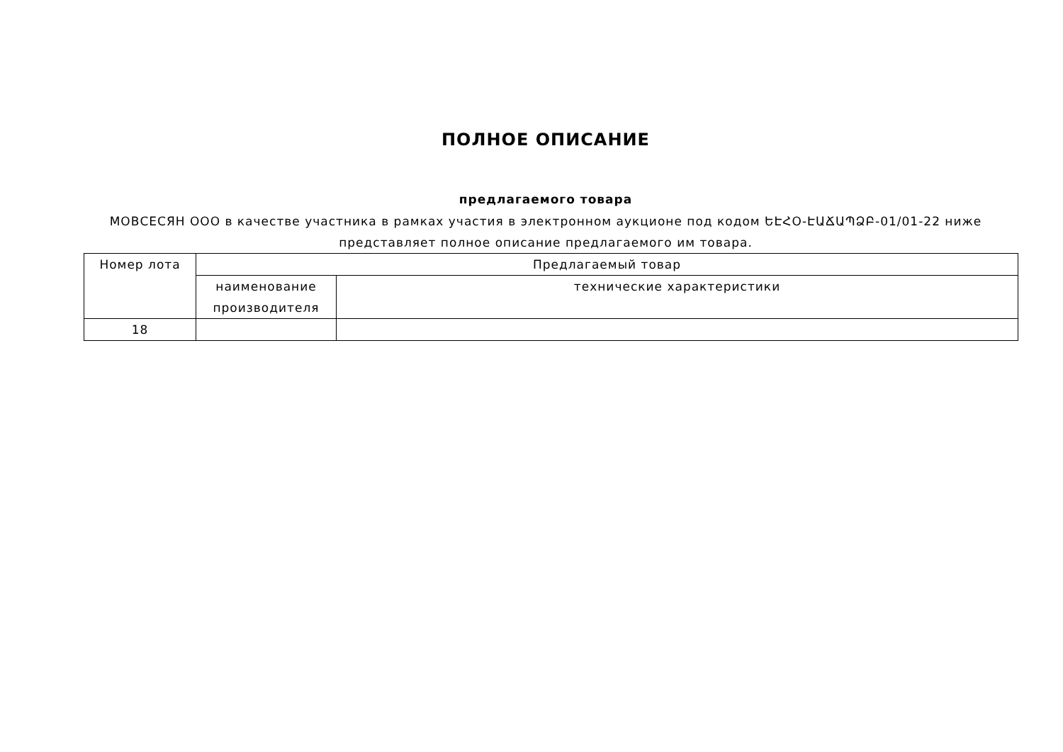ПОЛНОЕ ОПИСАНИЕ
предлагаемого товара
МОВСЕСЯН ООО в качестве участника в рамках участия в электронном аукционе под кодом ԵԷՀՕ-ԷԱՃԱՊՁԲ-01/01-22 ниже представляет полное описание предлагаемого им товара.
| Номер лота | Предлагаемый товар | |
| --- | --- | --- |
| | наименование производителя | технические характеристики |
| 18 | | |